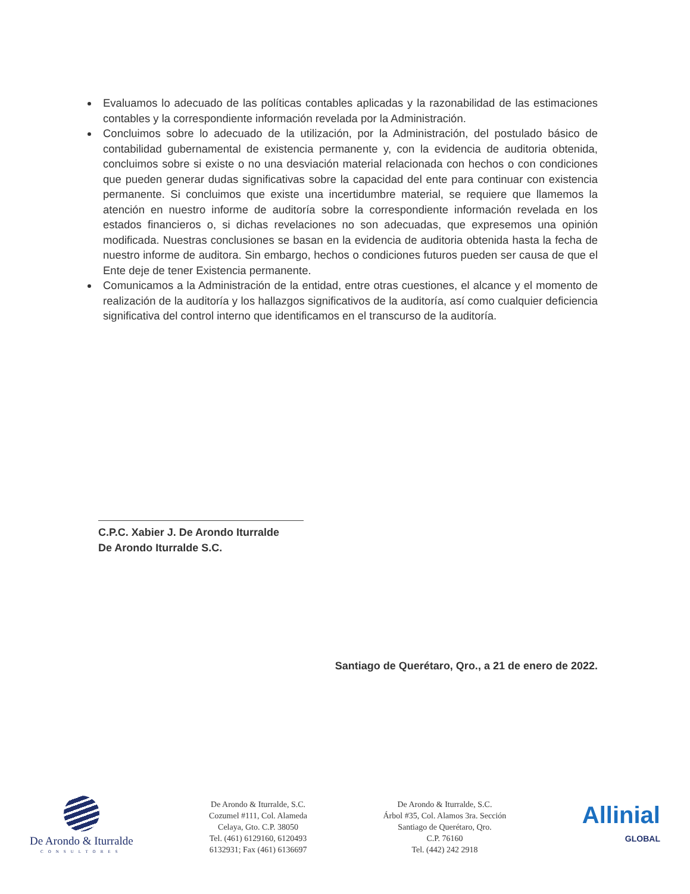Evaluamos lo adecuado de las políticas contables aplicadas y la razonabilidad de las estimaciones contables y la correspondiente información revelada por la Administración.
Concluimos sobre lo adecuado de la utilización, por la Administración, del postulado básico de contabilidad gubernamental de existencia permanente y, con la evidencia de auditoria obtenida, concluimos sobre si existe o no una desviación material relacionada con hechos o con condiciones que pueden generar dudas significativas sobre la capacidad del ente para continuar con existencia permanente. Si concluimos que existe una incertidumbre material, se requiere que llamemos la atención en nuestro informe de auditoría sobre la correspondiente información revelada en los estados financieros o, si dichas revelaciones no son adecuadas, que expresemos una opinión modificada. Nuestras conclusiones se basan en la evidencia de auditoria obtenida hasta la fecha de nuestro informe de auditora. Sin embargo, hechos o condiciones futuros pueden ser causa de que el Ente deje de tener Existencia permanente.
Comunicamos a la Administración de la entidad, entre otras cuestiones, el alcance y el momento de realización de la auditoría y los hallazgos significativos de la auditoría, así como cualquier deficiencia significativa del control interno que identificamos en el transcurso de la auditoría.
C.P.C. Xabier J. De Arondo Iturralde
De Arondo Iturralde S.C.
Santiago de Querétaro, Qro., a 21 de enero de 2022.
De Arondo & Iturralde
CONSULTORES
De Arondo & Iturralde, S.C.
Cozumel #111, Col. Alameda
Celaya, Gto. C.P. 38050
Tel. (461) 6129160, 6120493
6132931; Fax (461) 6136697
De Arondo & Iturralde, S.C.
Árbol #35, Col. Alamos 3ra. Sección
Santiago de Querétaro, Qro.
C.P. 76160
Tel. (442) 242 2918
Allinial
GLOBAL